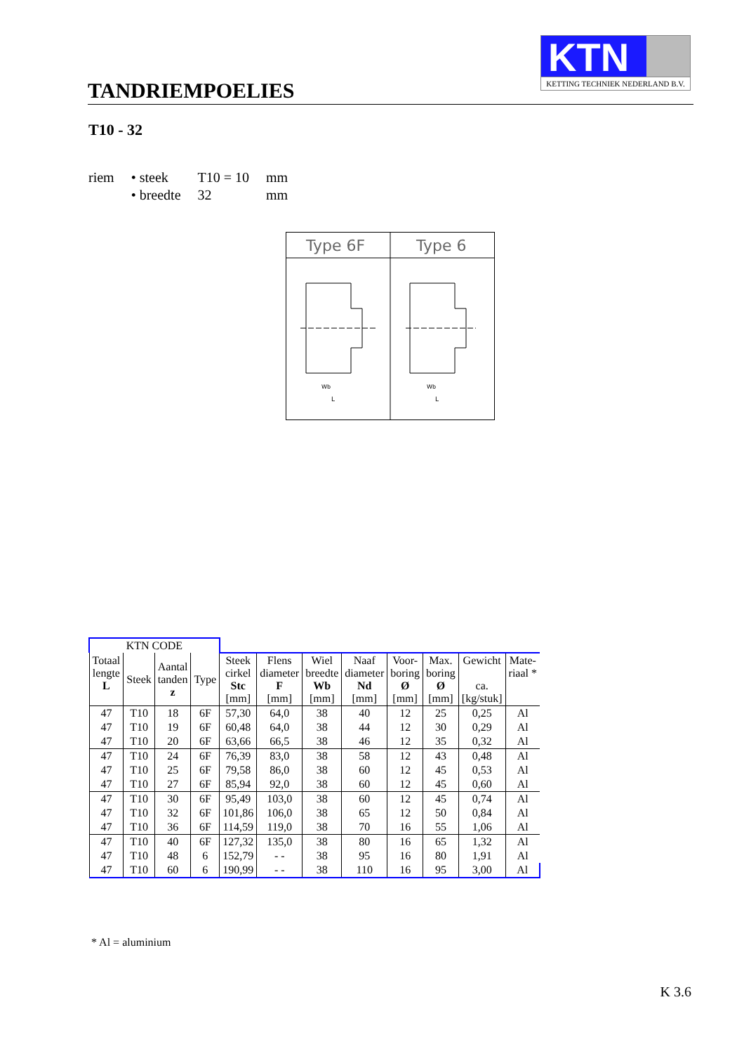TANDRIEMPOELIES
KTN
KETTING TECHNIEK NEDERLAND B.V.
T10 - 32
| riem | • steek | T10 = 10 | mm |
| | • breedte | 32 | mm |
Type 6F
Type 6
Wb
L
Wb
L
| KTN CODE | | | | | | | | | | | |
| Totaal lengte L | Steek | Aantal tanden z | Type | Steek cirkel Stc [mm] | Flens diameter F [mm] | Wiel breedte Wb [mm] | Naaf diameter Nd [mm] | Voor- boring Ø [mm] | Max. boring Ø [mm] | Gewicht ca. [kg/stuk] | Mate- riaal * |
| 47 | T10 | 18 | 6F | 57,30 | 64,0 | 38 | 40 | 12 | 25 | 0,25 | Al |
| 47 | T10 | 19 | 6F | 60,48 | 64,0 | 38 | 44 | 12 | 30 | 0,29 | Al |
| 47 | T10 | 20 | 6F | 63,66 | 66,5 | 38 | 46 | 12 | 35 | 0,32 | Al |
| 47 | T10 | 24 | 6F | 76,39 | 83,0 | 38 | 58 | 12 | 43 | 0,48 | Al |
| 47 | T10 | 25 | 6F | 79,58 | 86,0 | 38 | 60 | 12 | 45 | 0,53 | Al |
| 47 | T10 | 27 | 6F | 85,94 | 92,0 | 38 | 60 | 12 | 45 | 0,60 | Al |
| 47 | T10 | 30 | 6F | 95,49 | 103,0 | 38 | 60 | 12 | 45 | 0,74 | Al |
| 47 | T10 | 32 | 6F | 101,86 | 106,0 | 38 | 65 | 12 | 50 | 0,84 | Al |
| 47 | T10 | 36 | 6F | 114,59 | 119,0 | 38 | 70 | 16 | 55 | 1,06 | Al |
| 47 | T10 | 40 | 6F | 127,32 | 135,0 | 38 | 80 | 16 | 65 | 1,32 | Al |
| 47 | T10 | 48 | 6 | 152,79 | - - | 38 | 95 | 16 | 80 | 1,91 | Al |
| 47 | T10 | 60 | 6 | 190,99 | - - | 38 | 110 | 16 | 95 | 3,00 | Al |
* Al = aluminium
K 3.6